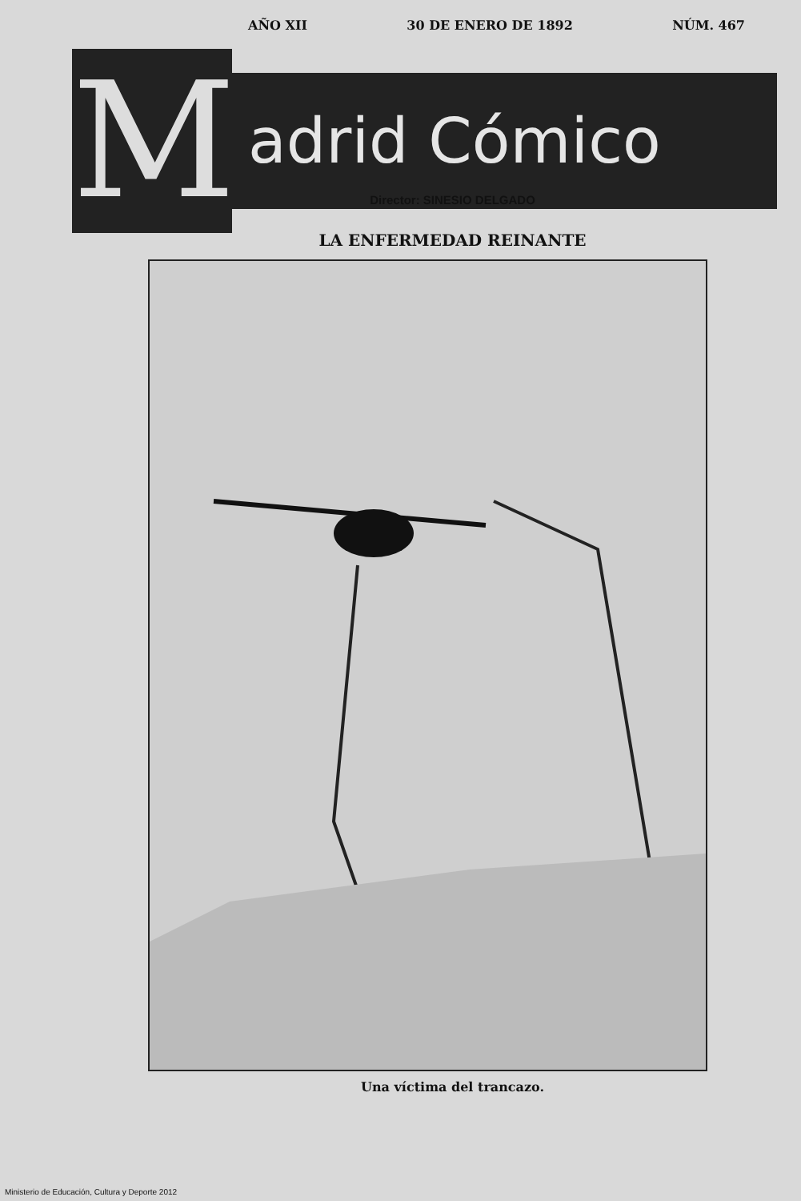AÑO XII 30 DE ENERO DE 1892 NÚM. 467
M
adrid Cómico
Director: SINESIO DELGADO
LA ENFERMEDAD REINANTE
Una víctima del trancazo.
Ministerio de Educación, Cultura y Deporte 2012